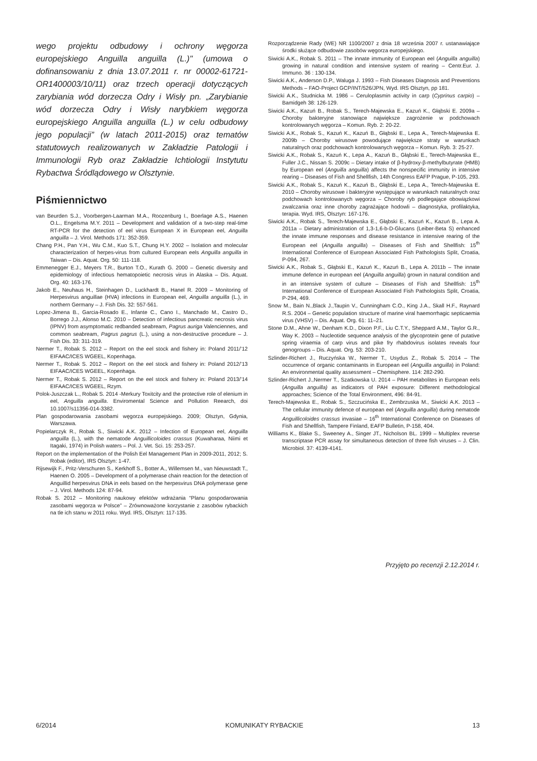wego projektu odbudowy i ochrony węgorza europejskiego Anguilla anguilla (L.)" (umowa o dofinansowaniu z dnia 13.07.2011 r. nr 00002-61721-OR1400003/10/11) oraz trzech operacji dotyczących zarybiania wód dorzecza Odry i Wisły pn. „Zarybianie wód dorzecza Odry i Wisły narybkiem węgorza europejskiego Anguilla anguilla (L.) w celu odbudowy jego populacji” (w latach 2011-2015) oraz tematów statutowych realizowanych w Zakładzie Patologii i Immunologii Ryb oraz Zakładzie Ichtiologii Instytutu Rybactwa Śródlądowego w Olsztynie.
Piśmiennictwo
van Beurden S.J., Voorbergen-Laarman M.A., Roozenburg I., Boerlage A.S., Haenen O.L., Engelsma M.Y. 2011 – Development and validation of a two-step real-time RT-PCR for the detection of eel virus European X in European eel, Anguilla anguilla – J. Virol. Methods 171: 352-359.
Chang P.H., Pan Y.H., Wu C.M., Kuo S.T., Chung H.Y. 2002 – Isolation and molecular characterization of herpes-virus from cultured European eels Anguilla anguilla in Taiwan – Dis. Aquat. Org. 50: 111-118.
Emmenegger E.J., Meyers T.R., Burton T.O., Kurath G. 2000 – Genetic diversity and epidemiology of infectious hematopoietic necrosis virus in Alaska – Dis. Aquat. Org. 40: 163-176.
Jakob E., Neuhaus H., Steinhagen D., Luckhardt B., Hanel R. 2009 – Monitoring of Herpesvirus anguillae (HVA) infections in European eel, Anguilla anguilla (L.), in northern Germany – J. Fish Dis. 32: 557-561.
Lopez-Jimena B., Garcia-Rosado E., Infante C., Cano I., Manchado M., Castro D., Borrego J.J., Alonso M.C. 2010 – Detection of infectious pancreatic necrosis virus (IPNV) from asymptomatic redbanded seabream, Pagrus auriga Valenciennes, and common seabream, Pagrus pagrus (L.), using a non-destructive procedure – J. Fish Dis. 33: 311-319.
Nermer T., Robak S. 2012 – Report on the eel stock and fishery in: Poland 2011/’12 EIFAAC/ICES WGEEL, Kopenhaga.
Nermer T., Robak S. 2012 – Report on the eel stock and fishery in: Poland 2012/’13 EIFAAC/ICES WGEEL, Kopenhaga.
Nermer T., Robak S. 2012 – Report on the eel stock and fishery in: Poland 2013/’14 EIFAAC/ICES WGEEL, Rzym.
Polok-Juszczak L., Robak S. 2014 -Merkury Toxitcity and the protective role of elenium in eel, Anguilla anguilla. Enviromental Science and Pollution Reearch, doi 10.1007/s11356-014-3382.
Plan gospodarowania zasobami węgorza europejskiego. 2009; Olsztyn, Gdynia, Warszawa.
Popielarczyk R., Robak S., Siwicki A.K. 2012 – Infection of European eel, Anguilla anguilla (L.), with the nematode Anguillicoloides crassus (Kuwaharaa, Niimi et Itagaki, 1974) in Polish waters – Pol. J. Vet. Sci. 15: 253-257.
Report on the implementation of the Polish Eel Management Plan in 2009-2011, 2012; S. Robak (editor), IRS Olsztyn: 1-47.
Rijsewijk F., Pritz-Verschuren S., Kerkhoff S., Botter A., Willemsen M., van Nieuwstadt T., Haenen O. 2005 – Development of a polymerase chain reaction for the detection of Anguillid herpesvirus DNA in eels based on the herpesvirus DNA polymerase gene – J. Virol. Methods 124: 87-94.
Robak S. 2012 – Monitoring naukowy efektów wdrażania “Planu gospodarowania zasobami węgorza w Polsce” – Zrównoważone korzystanie z zasobów rybackich na tle ich stanu w 2011 roku. Wyd. IRS, Olsztyn: 117-135.
Rozporządzenie Rady (WE) NR 1100/2007 z dnia 18 września 2007 r. ustanawiające środki służące odbudowie zasobów węgorza europejskiego.
Siwicki A.K., Robak S. 2011 – The innate immunity of European eel (Anguilla anguilla) growing in natural condition and intensive system of rearing – Centr.Eur. J. Immuno. 36 : 130-134.
Siwicki A.K., Anderson D.P., Waluga J. 1993 – Fish Diseases Diagnosis and Preventions Methods – FAO-Project GCP/INT/526/JPN, Wyd. IRS Olsztyn, pp 181.
Siwicki A.K., Studnicka M. 1986 – Ceruloplasmin activity in carp (Cyprinus carpio) – Bamidgeh 38: 126-129.
Siwicki A.K., Kazuń B., Robak S., Terech-Majewska E., Kazuń K., Głąbski E. 2009a – Choroby bakteryjne stanowiące największe zagrożenie w podchowach kontrolowanych węgorza – Komun. Ryb. 2: 20-22.
Siwicki A.K., Robak S., Kazuń K., Kazuń B., Głąbski E., Lepa A., Terech-Majewska E. 2009b – Choroby wirusowe powodujące największe straty w warunkach naturalnych oraz podchowach kontrolowanych węgorza – Komun. Ryb. 3: 25-27.
Siwicki A.K., Robak S., Kazuń K., Lepa A., Kazuń B., Głąbski E., Terech-Majewska E., Fuller J.C., Nissan S. 2009c – Dietary intake of β-hydroxy-β-methylbutyrate (HMB) by European eel (Anguilla anguilla) affects the nonspecific immunity in intensive rearing – Diseases of Fish and Shellfish, 14th Congress EAFP Prague, P-105, 293.
Siwicki A.K., Robak S., Kazuń K., Kazuń B., Głąbski E., Lepa A., Terech-Majewska E. 2010 – Choroby wirusowe i bakteryjne występujące w warunkach naturalnych oraz podchowach kontrolowanych węgorza – Choroby ryb podlegające obowiązkowi zwalczania oraz inne choroby zagrażające hodowli – diagnostyka, profilaktyka, terapia. Wyd. IRS, Olsztyn: 167-176.
Siwicki A.K., Robak S., Terech-Majewska E., Głąbski E., Kazuń K., Kazuń B., Lepa A. 2011a – Dietary administration of 1,3-1,6-b-D-Glucans (Leiber-Beta S) enhanced the innate immune responses and disease resistance in intensive rearing of the European eel (Anguilla anguilla) – Diseases of Fish and Shellfish: 15<sup>th</sup> International Conference of European Associated Fish Pathologists Split, Croatia, P-094, 267.
Siwicki A.K., Robak S., Głąbski E., Kazuń K., Kazuń B., Lepa A. 2011b – The innate immune defence in european eel (Anguilla anguilla) grown in natural condition and in an intensive system of culture – Diseases of Fish and Shellfish: 15<sup>th</sup> International Conference of European Associated Fish Pathologists Split, Croatia, P-294, 469.
Snow M., Bain N.,Black J.,Taupin V., Cunningham C.O., King J.A., Skall H.F., Raynard R.S. 2004 – Genetic population structure of marine viral haemorrhagic septicaemia virus (VHSV) – Dis. Aquat. Org. 61: 11–21.
Stone D.M., Ahne W., Denham K.D., Dixon P.F., Liu C.T.Y., Sheppard A.M., Taylor G.R., Way K. 2003 – Nucleotide sequence analysis of the glycoprotein gene of putative spring viraemia of carp virus and pike fry rhabdovirus isolates reveals four genogroups – Dis. Aquat. Org. 53: 203-210.
Szlinder-Richert J., Ruczyńska W., Nermer T., Usydus Z., Robak S. 2014 – The occurrence of organic contaminants in European eel (Anguilla anguilla) in Poland: An environmental quality assessment – Chemisphere. 114: 282-290.
Szlinder-Richert J.,Nermer T., Szatkowska U. 2014 – PAH metabolites in European eels (Anguilla anguilla) as indicators of PAH exposure: Different methodological approaches; Science of the Total Environment, 496: 84-91.
Terech-Majewska E., Robak S., Szczucińska E., Zembrzuska M., Siwicki A.K. 2013 – The cellular immunity defence of european eel (Anguilla anguilla) during nematode Anguillicoloides crassus invasiae – 16<sup>th</sup> International Conference on Diseases of Fish and Shellfish, Tampere Finland, EAFP Bulletin, P-158, 404.
Williams K., Blake S., Sweeney A., Singer JT., Nicholson BL. 1999 – Multiplex reverse transcriptase PCR assay for simultaneous detection of three fish viruses – J. Clin. Microbiol. 37: 4139-4141.
Przyjęto po recenzji 2.12.2014 r.
6/2014 KOMUNIKATY RYBACKIE 13